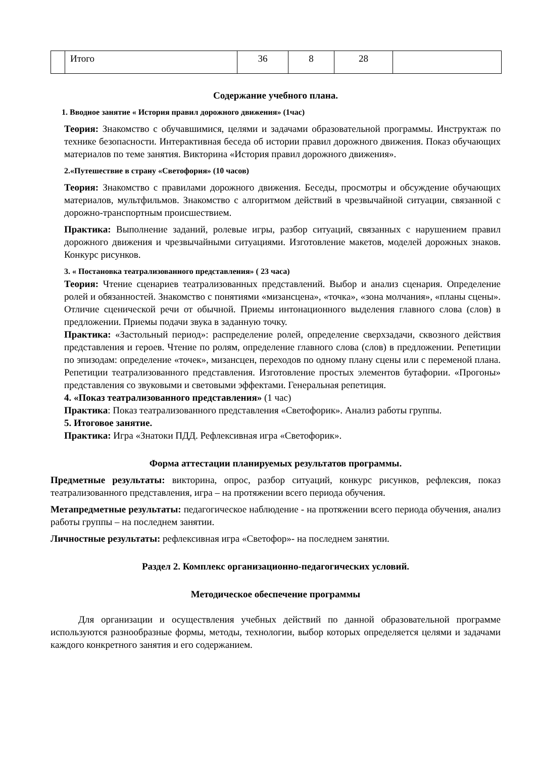| | Итого | 36 | 8 | 28 | |
Содержание учебного плана.
1. Вводное занятие « История правил дорожного движения» (1час)
Теория: Знакомство с обучавшимися, целями и задачами образовательной программы. Инструктаж по технике безопасности. Интерактивная беседа об истории правил дорожного движения. Показ обучающих материалов по теме занятия. Викторина «История правил дорожного движения».
2.«Путешествие в страну «Светофория» (10 часов)
Теория: Знакомство с правилами дорожного движения. Беседы, просмотры и обсуждение обучающих материалов, мультфильмов. Знакомство с алгоритмом действий в чрезвычайной ситуации, связанной с дорожно-транспортным происшествием.
Практика: Выполнение заданий, ролевые игры, разбор ситуаций, связанных с нарушением правил дорожного движения и чрезвычайными ситуациями. Изготовление макетов, моделей дорожных знаков. Конкурс рисунков.
3. « Постановка театрализованного представления» ( 23 часа)
Теория: Чтение сценариев театрализованных представлений. Выбор и анализ сценария. Определение ролей и обязанностей. Знакомство с понятиями «мизансцена», «точка», «зона молчания», «планы сцены». Отличие сценической речи от обычной. Приемы интонационного выделения главного слова (слов) в предложении. Приемы подачи звука в заданную точку.
Практика: «Застольный период»: распределение ролей, определение сверхзадачи, сквозного действия представления и героев. Чтение по ролям, определение главного слова (слов) в предложении. Репетиции по эпизодам: определение «точек», мизансцен, переходов по одному плану сцены или с переменой плана. Репетиции театрализованного представления. Изготовление простых элементов бутафории. «Прогоны» представления со звуковыми и световыми эффектами. Генеральная репетиция.
4. «Показ театрализованного представления» (1 час)
Практика: Показ театрализованного представления «Светофорик». Анализ работы группы.
5. Итоговое занятие.
Практика: Игра «Знатоки ПДД. Рефлексивная игра «Светофорик».
Форма аттестации планируемых результатов программы.
Предметные результаты: викторина, опрос, разбор ситуаций, конкурс рисунков, рефлексия, показ театрализованного представления, игра – на протяжении всего периода обучения.
Метапредметные результаты: педагогическое наблюдение - на протяжении всего периода обучения, анализ работы группы – на последнем занятии.
Личностные результаты: рефлексивная игра «Светофор»- на последнем занятии.
Раздел 2. Комплекс организационно-педагогических условий.
Методическое обеспечение программы
Для организации и осуществления учебных действий по данной образовательной программе используются разнообразные формы, методы, технологии, выбор которых определяется целями и задачами каждого конкретного занятия и его содержанием.